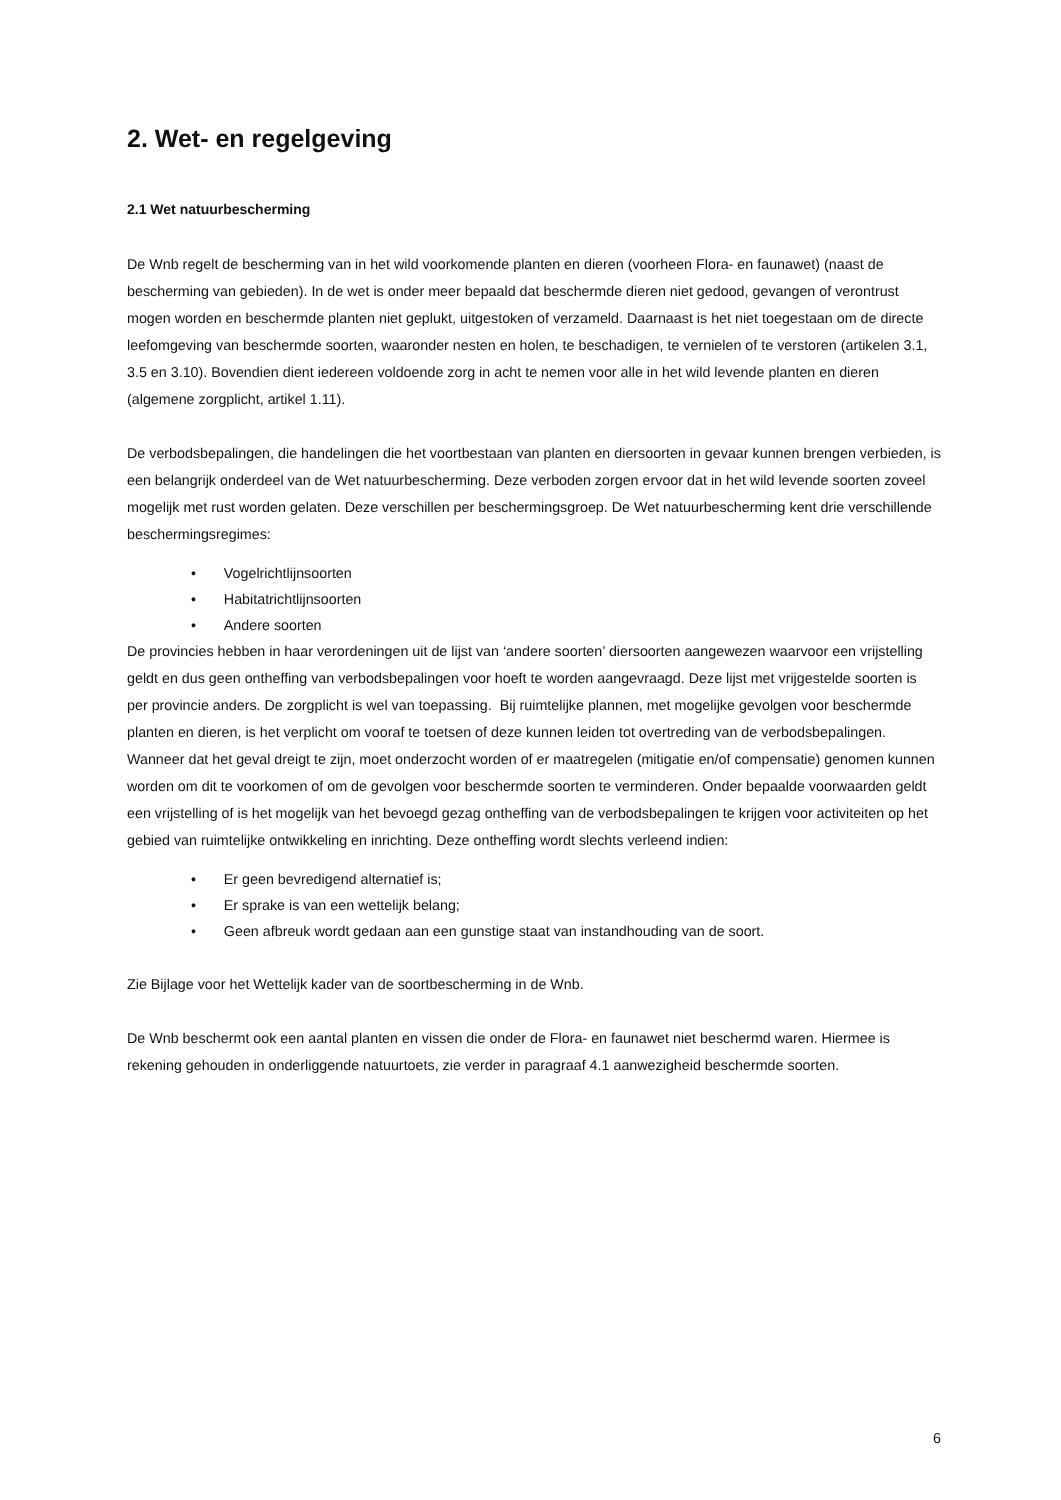2. Wet- en regelgeving
2.1 Wet natuurbescherming
De Wnb regelt de bescherming van in het wild voorkomende planten en dieren (voorheen Flora- en faunawet) (naast de bescherming van gebieden). In de wet is onder meer bepaald dat beschermde dieren niet gedood, gevangen of verontrust mogen worden en beschermde planten niet geplukt, uitgestoken of verzameld. Daarnaast is het niet toegestaan om de directe leefomgeving van beschermde soorten, waaronder nesten en holen, te beschadigen, te vernielen of te verstoren (artikelen 3.1, 3.5 en 3.10). Bovendien dient iedereen voldoende zorg in acht te nemen voor alle in het wild levende planten en dieren (algemene zorgplicht, artikel 1.11).
De verbodsbepalingen, die handelingen die het voortbestaan van planten en diersoorten in gevaar kunnen brengen verbieden, is een belangrijk onderdeel van de Wet natuurbescherming. Deze verboden zorgen ervoor dat in het wild levende soorten zoveel mogelijk met rust worden gelaten. Deze verschillen per beschermingsgroep. De Wet natuurbescherming kent drie verschillende beschermingsregimes:
• Vogelrichtlijnsoorten
• Habitatrichtlijnsoorten
• Andere soorten
De provincies hebben in haar verordeningen uit de lijst van ‘andere soorten’ diersoorten aangewezen waarvoor een vrijstelling geldt en dus geen ontheffing van verbodsbepalingen voor hoeft te worden aangevraagd. Deze lijst met vrijgestelde soorten is per provincie anders. De zorgplicht is wel van toepassing. Bij ruimtelijke plannen, met mogelijke gevolgen voor beschermde planten en dieren, is het verplicht om vooraf te toetsen of deze kunnen leiden tot overtreding van de verbodsbepalingen. Wanneer dat het geval dreigt te zijn, moet onderzocht worden of er maatregelen (mitigatie en/of compensatie) genomen kunnen worden om dit te voorkomen of om de gevolgen voor beschermde soorten te verminderen. Onder bepaalde voorwaarden geldt een vrijstelling of is het mogelijk van het bevoegd gezag ontheffing van de verbodsbepalingen te krijgen voor activiteiten op het gebied van ruimtelijke ontwikkeling en inrichting. Deze ontheffing wordt slechts verleend indien:
• Er geen bevredigend alternatief is;
• Er sprake is van een wettelijk belang;
• Geen afbreuk wordt gedaan aan een gunstige staat van instandhouding van de soort.
Zie Bijlage voor het Wettelijk kader van de soortbescherming in de Wnb.
De Wnb beschermt ook een aantal planten en vissen die onder de Flora- en faunawet niet beschermd waren. Hiermee is rekening gehouden in onderliggende natuurtoets, zie verder in paragraaf 4.1 aanwezigheid beschermde soorten.
6